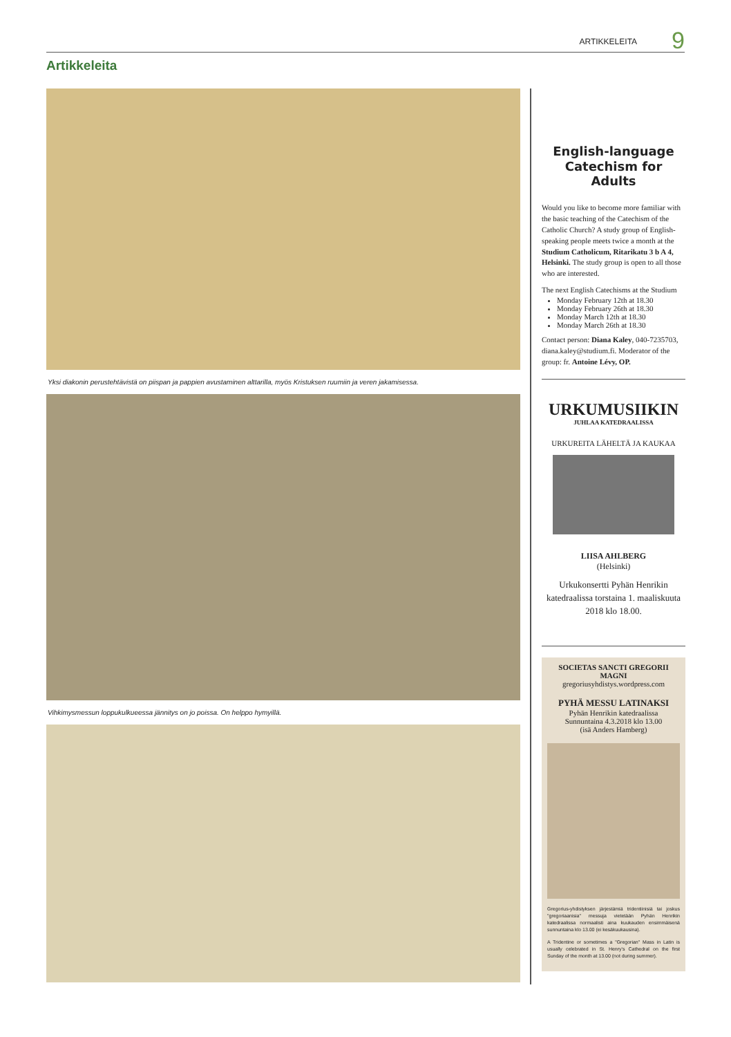ARTIKKELEITA 9
Artikkeleita
Yksi diakonin perustehtävistä on piispan ja pappien avustaminen alttarilla, myös Kristuksen ruumiin ja veren jakamisessa.
Vihkimysmessun loppukulkueessa jännitys on jo poissa. On helppo hymyillä.
English-language Catechism for Adults
Would you like to become more familiar with the basic teaching of the Catechism of the Catholic Church? A study group of English-speaking people meets twice a month at the Studium Catholicum, Ritarikatu 3 b A 4, Helsinki. The study group is open to all those who are interested.
The next English Catechisms at the Studium
Monday February 12th at 18.30
Monday February 26th at 18.30
Monday March 12th at 18.30
Monday March 26th at 18.30
Contact person: Diana Kaley, 040-7235703, diana.kaley@studium.fi. Moderator of the group: fr. Antoine Lévy, OP.
URKUMUSIIKIN
JUHLAA KATEDRAALISSA
URKUREITA LÄHELTÄ JA KAUKAA
LIISA AHLBERG
(Helsinki)
Urkukonsertti Pyhän Henrikin katedraalissa torstaina 1. maaliskuuta 2018 klo 18.00.
SOCIETAS SANCTI GREGORII MAGNI
gregoriusyhdistys.wordpress.com
PYHÄ MESSU LATINAKSI
Pyhän Henrikin katedraalissa
Sunnuntaina 4.3.2018 klo 13.00
(isä Anders Hamberg)
Gregorius-yhdistyksen järjestämiä tridentiinisiä tai joskus "gregoriaanisia" messuja vietetään Pyhän Henrikin katedraalissa normaalisti aina kuukauden ensimmäisenä sunnuntaina klo 13.00 (ei kesäkuukausina).
A Tridentine or sometimes a "Gregorian" Mass in Latin is usually celebrated in St. Henry's Cathedral on the first Sunday of the month at 13.00 (not during summer).